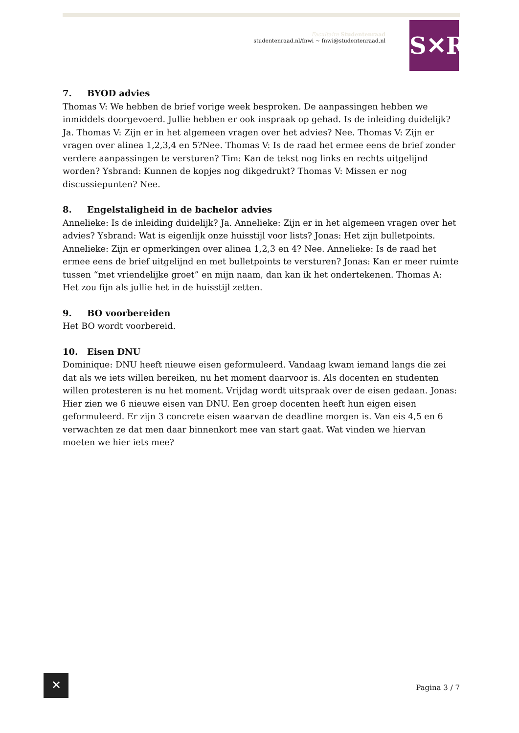Facultaire Studentenraad
studentenraad.nl/fnwi ~ fnwi@studentenraad.nl
S✕R
7. BYOD advies
Thomas V: We hebben de brief vorige week besproken. De aanpassingen hebben we inmiddels doorgevoerd. Jullie hebben er ook inspraak op gehad. Is de inleiding duidelijk? Ja. Thomas V: Zijn er in het algemeen vragen over het advies? Nee. Thomas V: Zijn er vragen over alinea 1,2,3,4 en 5?Nee. Thomas V: Is de raad het ermee eens de brief zonder verdere aanpassingen te versturen? Tim: Kan de tekst nog links en rechts uitgelijnd worden? Ysbrand: Kunnen de kopjes nog dikgedrukt? Thomas V: Missen er nog discussiepunten? Nee.
8. Engelstaligheid in de bachelor advies
Annelieke: Is de inleiding duidelijk? Ja. Annelieke: Zijn er in het algemeen vragen over het advies? Ysbrand: Wat is eigenlijk onze huisstijl voor lists? Jonas: Het zijn bulletpoints. Annelieke: Zijn er opmerkingen over alinea 1,2,3 en 4? Nee. Annelieke: Is de raad het ermee eens de brief uitgelijnd en met bulletpoints te versturen? Jonas: Kan er meer ruimte tussen “met vriendelijke groet” en mijn naam, dan kan ik het ondertekenen. Thomas A: Het zou fijn als jullie het in de huisstijl zetten.
9. BO voorbereiden
Het BO wordt voorbereid.
10. Eisen DNU
Dominique: DNU heeft nieuwe eisen geformuleerd. Vandaag kwam iemand langs die zei dat als we iets willen bereiken, nu het moment daarvoor is. Als docenten en studenten willen protesteren is nu het moment. Vrijdag wordt uitspraak over de eisen gedaan. Jonas: Hier zien we 6 nieuwe eisen van DNU. Een groep docenten heeft hun eigen eisen geformuleerd. Er zijn 3 concrete eisen waarvan de deadline morgen is. Van eis 4,5 en 6 verwachten ze dat men daar binnenkort mee van start gaat. Wat vinden we hiervan moeten we hier iets mee?
✕
Pagina 3 / 7